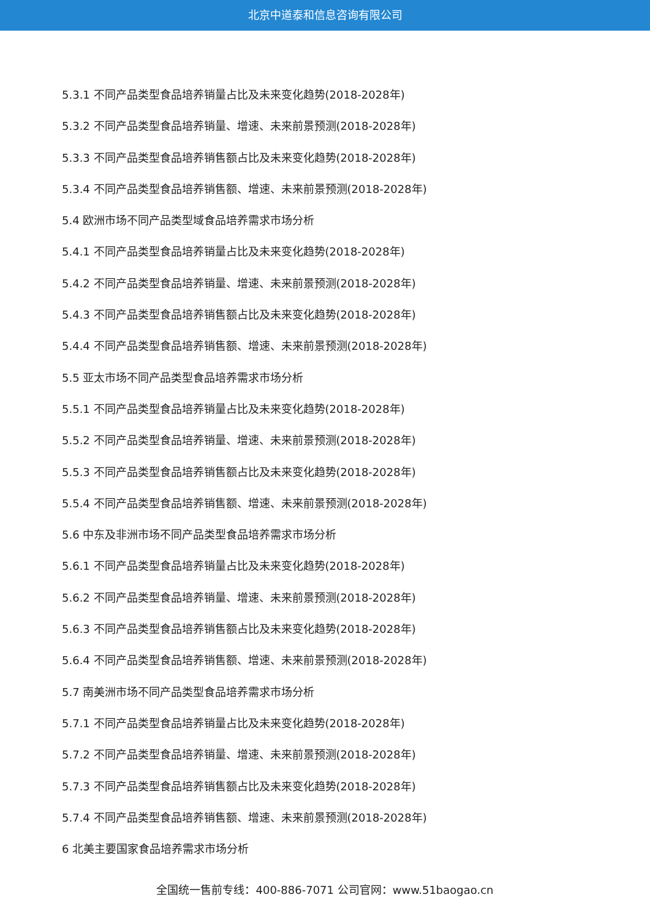北京中道泰和信息咨询有限公司
5.3.1 不同产品类型食品培养销量占比及未来变化趋势(2018-2028年)
5.3.2 不同产品类型食品培养销量、增速、未来前景预测(2018-2028年)
5.3.3 不同产品类型食品培养销售额占比及未来变化趋势(2018-2028年)
5.3.4 不同产品类型食品培养销售额、增速、未来前景预测(2018-2028年)
5.4 欧洲市场不同产品类型域食品培养需求市场分析
5.4.1 不同产品类型食品培养销量占比及未来变化趋势(2018-2028年)
5.4.2 不同产品类型食品培养销量、增速、未来前景预测(2018-2028年)
5.4.3 不同产品类型食品培养销售额占比及未来变化趋势(2018-2028年)
5.4.4 不同产品类型食品培养销售额、增速、未来前景预测(2018-2028年)
5.5 亚太市场不同产品类型食品培养需求市场分析
5.5.1 不同产品类型食品培养销量占比及未来变化趋势(2018-2028年)
5.5.2 不同产品类型食品培养销量、增速、未来前景预测(2018-2028年)
5.5.3 不同产品类型食品培养销售额占比及未来变化趋势(2018-2028年)
5.5.4 不同产品类型食品培养销售额、增速、未来前景预测(2018-2028年)
5.6 中东及非洲市场不同产品类型食品培养需求市场分析
5.6.1 不同产品类型食品培养销量占比及未来变化趋势(2018-2028年)
5.6.2 不同产品类型食品培养销量、增速、未来前景预测(2018-2028年)
5.6.3 不同产品类型食品培养销售额占比及未来变化趋势(2018-2028年)
5.6.4 不同产品类型食品培养销售额、增速、未来前景预测(2018-2028年)
5.7 南美洲市场不同产品类型食品培养需求市场分析
5.7.1 不同产品类型食品培养销量占比及未来变化趋势(2018-2028年)
5.7.2 不同产品类型食品培养销量、增速、未来前景预测(2018-2028年)
5.7.3 不同产品类型食品培养销售额占比及未来变化趋势(2018-2028年)
5.7.4 不同产品类型食品培养销售额、增速、未来前景预测(2018-2028年)
6 北美主要国家食品培养需求市场分析
全国统一售前专线：400-886-7071 公司官网：www.51baogao.cn